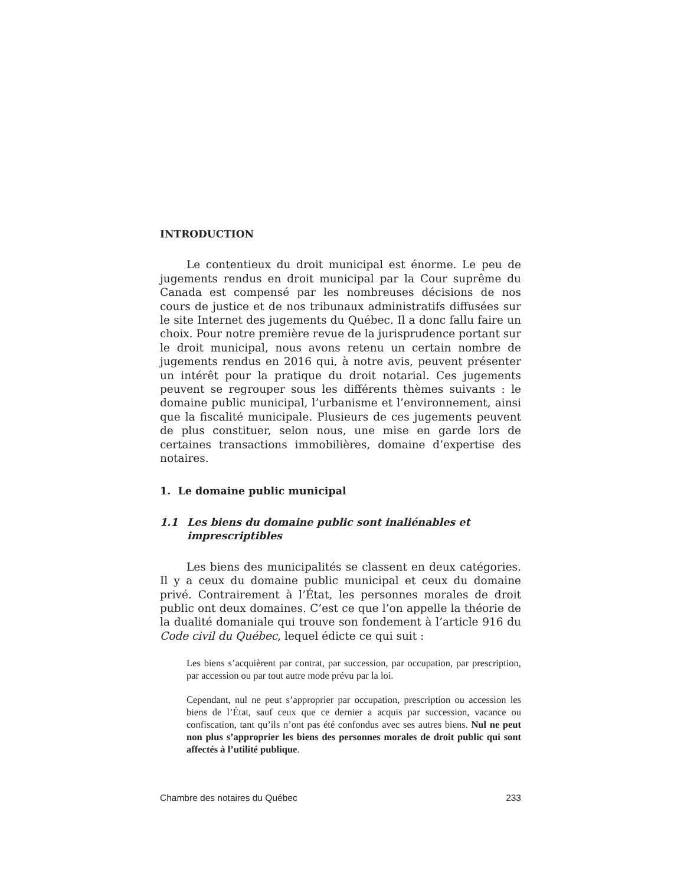INTRODUCTION
Le contentieux du droit municipal est énorme. Le peu de jugements rendus en droit municipal par la Cour suprême du Canada est compensé par les nombreuses décisions de nos cours de justice et de nos tribunaux administratifs diffusées sur le site Internet des jugements du Québec. Il a donc fallu faire un choix. Pour notre première revue de la jurisprudence portant sur le droit municipal, nous avons retenu un certain nombre de jugements rendus en 2016 qui, à notre avis, peuvent présenter un intérêt pour la pratique du droit notarial. Ces jugements peuvent se regrouper sous les différents thèmes suivants : le domaine public municipal, l’urbanisme et l’environnement, ainsi que la fiscalité municipale. Plusieurs de ces jugements peuvent de plus constituer, selon nous, une mise en garde lors de certaines transactions immobilières, domaine d’expertise des notaires.
1. Le domaine public municipal
1.1 Les biens du domaine public sont inaliénables et imprescriptibles
Les biens des municipalités se classent en deux catégories. Il y a ceux du domaine public municipal et ceux du domaine privé. Contrairement à l’État, les personnes morales de droit public ont deux domaines. C’est ce que l’on appelle la théorie de la dualité domaniale qui trouve son fondement à l’article 916 du Code civil du Québec, lequel édicte ce qui suit :
Les biens s’acquièrent par contrat, par succession, par occupation, par prescription, par accession ou par tout autre mode prévu par la loi.
Cependant, nul ne peut s’approprier par occupation, prescription ou accession les biens de l’État, sauf ceux que ce dernier a acquis par succession, vacance ou confiscation, tant qu’ils n’ont pas été confondus avec ses autres biens. Nul ne peut non plus s’approprier les biens des personnes morales de droit public qui sont affectés à l’utilité publique.
Chambre des notaires du Québec 233